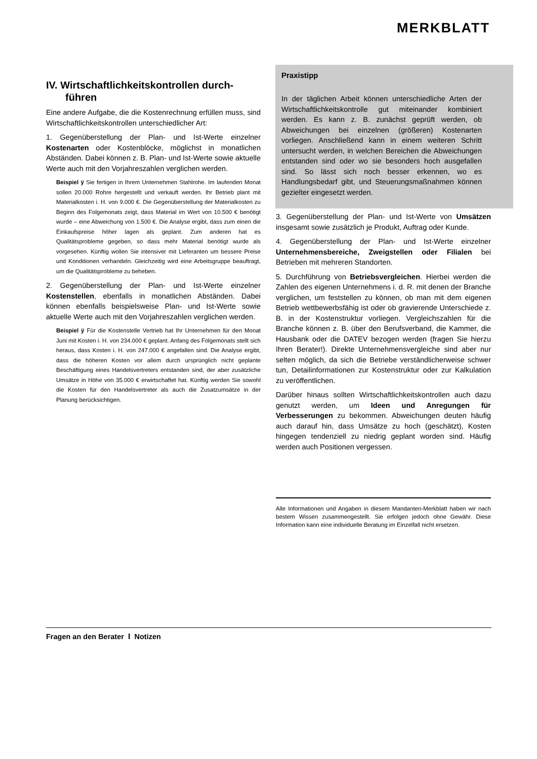MERKBLATT
IV. Wirtschaftlichkeitskontrollen durch­führen
Eine andere Aufgabe, die die Kostenrechnung erfüllen muss, sind Wirtschaftlichkeitskontrollen unterschiedlicher Art:
1. Gegenüberstellung der Plan- und Ist-Werte einzelner Kostenarten oder Kostenblöcke, möglichst in monatlichen Abständen. Dabei können z. B. Plan- und Ist-Werte sowie aktuelle Werte auch mit den Vorjahreszahlen verglichen werden.
Beispiel ÿ Sie fertigen in Ihrem Unternehmen Stahlrohe. Im laufenden Monat sollen 20.000 Rohre hergestellt und verkauft werden. Ihr Betrieb plant mit Materialkosten i. H. von 9.000 €. Die Gegenüberstellung der Materialkosten zu Beginn des Folgemonats zeigt, dass Material im Wert von 10.500 € benötigt wurde – eine Abweichung von 1.500 €. Die Analyse ergibt, dass zum einen die Einkaufspreise höher lagen als geplant. Zum anderen hat es Qualitätsprobleme gegeben, so dass mehr Material benötigt wurde als vorgesehen. Künftig wollen Sie intensiver mit Lieferanten um bessere Preise und Konditionen verhandeln. Gleichzeitig wird eine Arbeitsgruppe beauftragt, um die Qualitätsprobleme zu beheben.
2. Gegenüberstellung der Plan- und Ist-Werte einzelner Kostenstellen, ebenfalls in monatlichen Abständen. Dabei können ebenfalls beispielsweise Plan- und Ist-Werte sowie aktuelle Werte auch mit den Vorjahreszahlen verglichen werden.
Beispiel ÿ Für die Kostenstelle Vertrieb hat Ihr Unternehmen für den Monat Juni mit Kosten i. H. von 234.000 € geplant. Anfang des Folgemonats stellt sich heraus, dass Kosten i. H. von 247.000 € angefallen sind. Die Analyse ergibt, dass die höheren Kosten vor allem durch ursprünglich nicht geplante Beschäftigung eines Handelsvertreters entstanden sind, der aber zusätzliche Umsätze in Höhe von 35.000 € erwirtschaftet hat. Künftig werden Sie sowohl die Kosten für den Handelsvertreter als auch die Zusatzumsätze in der Planung berücksichtigen.
Praxistipp
In der täglichen Arbeit können unterschiedliche Arten der Wirtschaftlichkeitskontrolle gut miteinander kombiniert werden. Es kann z. B. zunächst geprüft werden, ob Abweichungen bei einzelnen (größeren) Kostenarten vorliegen. Anschließend kann in einem weiteren Schritt untersucht werden, in welchen Bereichen die Abweichungen entstanden sind oder wo sie besonders hoch ausgefallen sind. So lässt sich noch besser erkennen, wo es Handlungsbedarf gibt, und Steuerungsmaßnahmen können gezielter eingesetzt werden.
3. Gegenüberstellung der Plan- und Ist-Werte von Umsätzen insgesamt sowie zusätzlich je Produkt, Auftrag oder Kunde.
4. Gegenüberstellung der Plan- und Ist-Werte einzelner Unternehmensbereiche, Zweigstellen oder Filialen bei Betrieben mit mehreren Standorten.
5. Durchführung von Betriebsvergleichen. Hierbei werden die Zahlen des eigenen Unternehmens i. d. R. mit denen der Branche verglichen, um feststellen zu können, ob man mit dem eigenen Betrieb wettbewerbsfähig ist oder ob gravierende Unterschiede z. B. in der Kostenstruktur vorliegen. Vergleichszahlen für die Branche können z. B. über den Berufsverband, die Kammer, die Hausbank oder die DATEV bezogen werden (fragen Sie hierzu Ihren Berater!). Direkte Unternehmensvergleiche sind aber nur selten möglich, da sich die Betriebe verständlicherweise schwer tun, Detailinformationen zur Kostenstruktur oder zur Kalkulation zu veröffentlichen.
Darüber hinaus sollten Wirtschaftlichkeitskontrollen auch dazu genutzt werden, um Ideen und Anregungen für Verbesserungen zu bekommen. Abweichungen deuten häufig auch darauf hin, dass Umsätze zu hoch (geschätzt), Kosten hingegen tendenziell zu niedrig geplant worden sind. Häufig werden auch Positionen vergessen.
Alle Informationen und Angaben in diesem Mandanten-Merkblatt haben wir nach bestem Wissen zusammengestellt. Sie erfolgen jedoch ohne Gewähr. Diese Information kann eine individuelle Beratung im Einzelfall nicht ersetzen.
Fragen an den Berater I Notizen